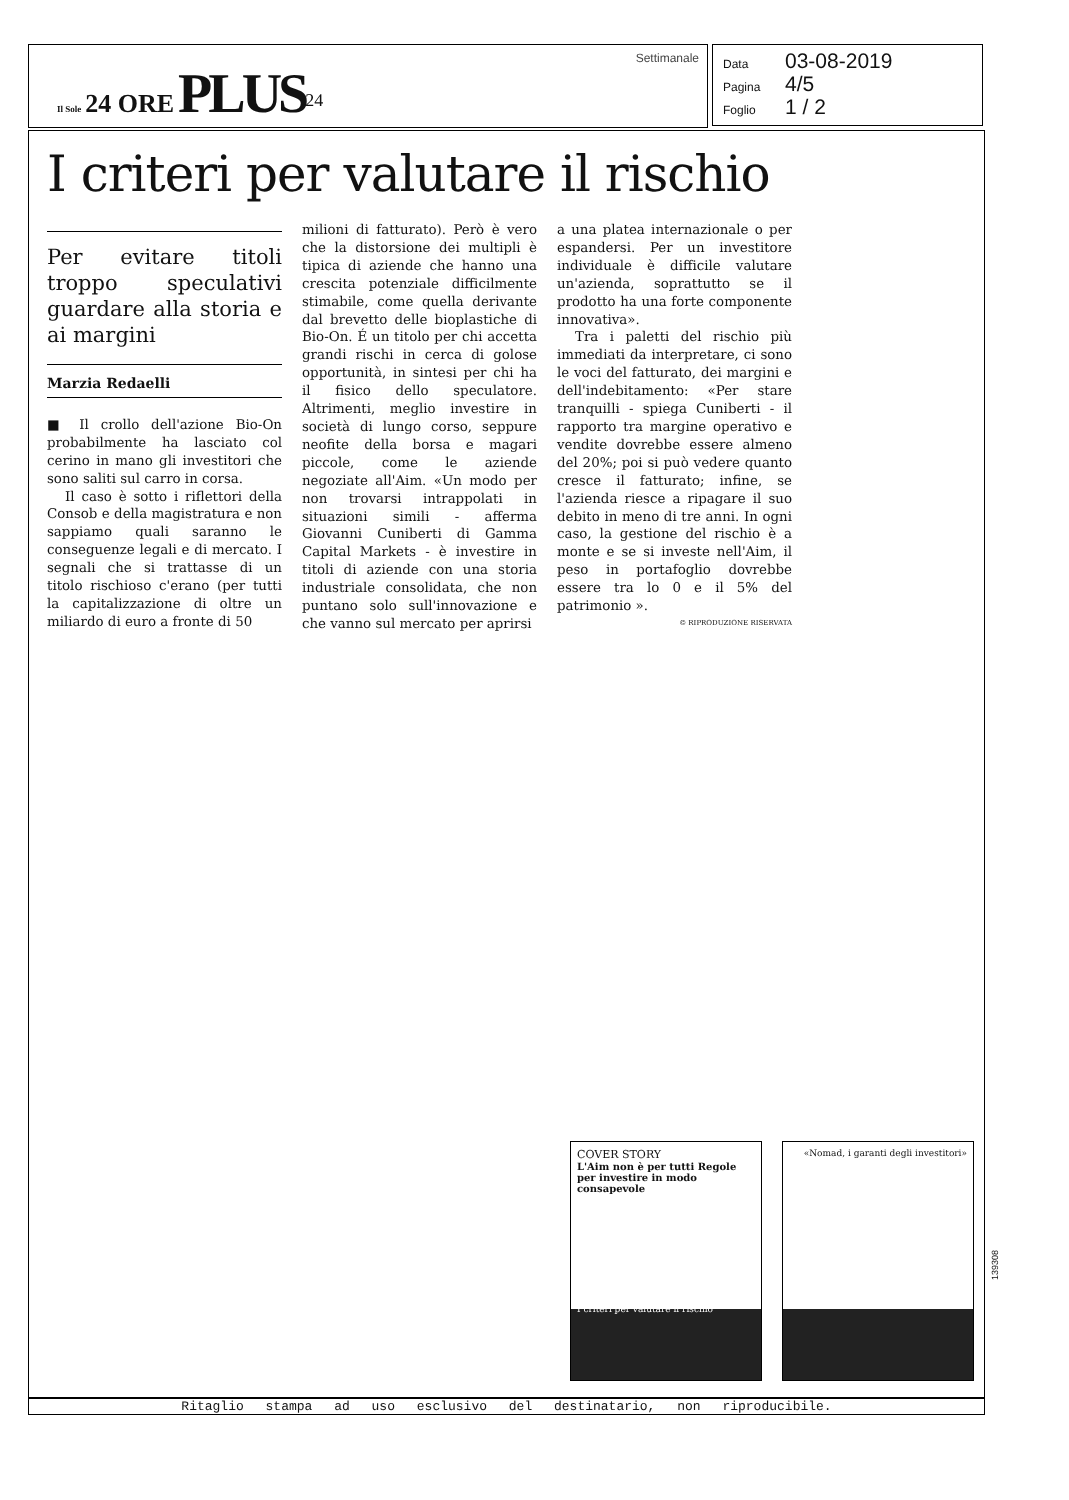Il Sole 24 ORE PLUS<sup>24</sup>
Settimanale
Data 03-08-2019
Pagina 4/5
Foglio 1 / 2
I criteri per valutare il rischio
Per evitare titoli troppo speculativi guardare alla storia e ai margini
Marzia Redaelli
■ Il crollo dell'azione Bio-On probabilmente ha lasciato col cerino in mano gli investitori che sono saliti sul carro in corsa.
Il caso è sotto i riflettori della Consob e della magistratura e non sappiamo quali saranno le conseguenze legali e di mercato. I segnali che si trattasse di un titolo rischioso c'erano (per tutti la capitalizzazione di oltre un miliardo di euro a fronte di 50
milioni di fatturato). Però è vero che la distorsione dei multipli è tipica di aziende che hanno una crescita potenziale difficilmente stimabile, come quella derivante dal brevetto delle bioplastiche di Bio-On. É un titolo per chi accetta grandi rischi in cerca di golose opportunità, in sintesi per chi ha il fisico dello speculatore. Altrimenti, meglio investire in società di lungo corso, seppure neofite della borsa e magari piccole, come le aziende negoziate all'Aim. «Un modo per non trovarsi intrappolati in situazioni simili - afferma Giovanni Cuniberti di Gamma Capital Markets - è investire in titoli di aziende con una storia industriale consolidata, che non puntano solo sull'innovazione e che vanno sul mercato per aprirsi
a una platea internazionale o per espandersi. Per un investitore individuale è difficile valutare un'azienda, soprattutto se il prodotto ha una forte componente innovativa».
Tra i paletti del rischio più immediati da interpretare, ci sono le voci del fatturato, dei margini e dell'indebitamento: «Per stare tranquilli - spiega Cuniberti - il rapporto tra margine operativo e vendite dovrebbe essere almeno del 20%; poi si può vedere quanto cresce il fatturato; infine, se l'azienda riesce a ripagare il suo debito in meno di tre anni. In ogni caso, la gestione del rischio è a monte e se si investe nell'Aim, il peso in portafoglio dovrebbe essere tra lo 0 e il 5% del patrimonio ».
© RIPRODUZIONE RISERVATA
COVER STORY
L'Aim non è per tutti Regole per investire in modo consapevole
I criteri per valutare il rischio
«Nomad, i garanti degli investitori»
Ritaglio stampa ad uso esclusivo del destinatario, non riproducibile.
139308